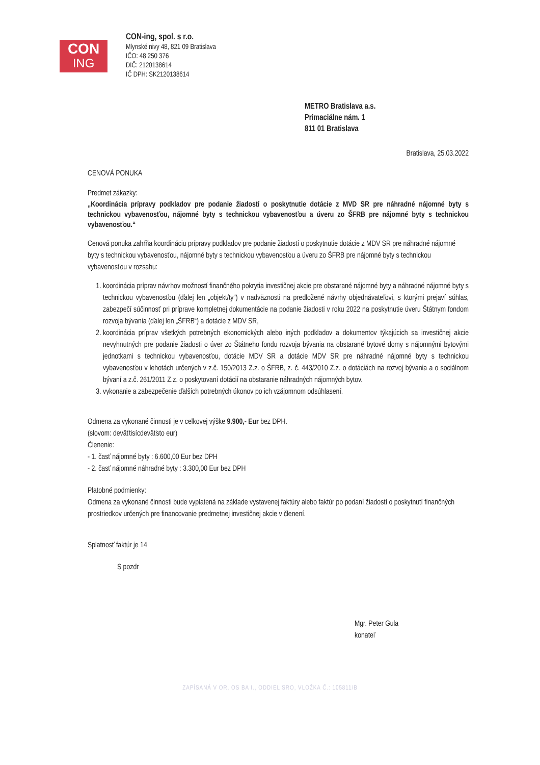CON
ING
CON-ing, spol. s r.o.
Mlynské nivy 48, 821 09 Bratislava
IČO: 48 250 376
DIČ: 2120138614
IČ DPH: SK2120138614
METRO Bratislava a.s.
Primaciálne nám. 1
811 01 Bratislava
Bratislava, 25.03.2022
CENOVÁ PONUKA
Predmet zákazky:
„Koordinácia prípravy podkladov pre podanie žiadostí o poskytnutie dotácie z MVD SR pre náhradné nájomné byty s technickou vybavenosťou, nájomné byty s technickou vybavenosťou a úveru zo ŠFRB pre nájomné byty s technickou vybavenosťou.“
Cenová ponuka zahŕňa koordináciu prípravy podkladov pre podanie žiadostí o poskytnutie dotácie z MDV SR pre náhradné nájomné byty s technickou vybavenosťou, nájomné byty s technickou vybavenosťou a úveru zo ŠFRB pre nájomné byty s technickou vybavenosťou v rozsahu:
1. koordinácia príprav návrhov možností finančného pokrytia investičnej akcie pre obstarané nájomné byty a náhradné nájomné byty s technickou vybavenosťou (ďalej len „objekt/ty“) v nadväznosti na predložené návrhy objednávateľovi, s ktorými prejaví súhlas, zabezpečí súčinnosť pri príprave kompletnej dokumentácie na podanie žiadosti v roku 2022 na poskytnutie úveru Štátnym fondom rozvoja bývania (ďalej len „ŠFRB“) a dotácie z MDV SR,
2. koordinácia príprav všetkých potrebných ekonomických alebo iných podkladov a dokumentov týkajúcich sa investičnej akcie nevyhnutných pre podanie žiadosti o úver zo Štátneho fondu rozvoja bývania na obstarané bytové domy s nájomnými bytovými jednotkami s technickou vybavenosťou, dotácie MDV SR a dotácie MDV SR pre náhradné nájomné byty s technickou vybavenosťou v lehotách určených v z.č. 150/2013 Z.z. o ŠFRB, z. č. 443/2010 Z.z. o dotáciách na rozvoj bývania a o sociálnom bývaní a z.č. 261/2011 Z.z. o poskytovaní dotácií na obstaranie náhradných nájomných bytov.
3. vykonanie a zabezpečenie ďalších potrebných úkonov po ich vzájomnom odsúhlasení.
Odmena za vykonané činnosti je v celkovej výške 9.900,- Eur bez DPH.
(slovom: deväťtisícdeväťsto eur)
Členenie:
- 1. časť nájomné byty : 6.600,00 Eur bez DPH
- 2. časť nájomné náhradné byty : 3.300,00 Eur bez DPH
Platobné podmienky:
Odmena za vykonané činnosti bude vyplatená na základe vystavenej faktúry alebo faktúr po podaní žiadostí o poskytnutí finančných prostriedkov určených pre financovanie predmetnej investičnej akcie v členení.
Splatnosť faktúr je 14
S pozdr
Mgr. Peter Gula
konateľ
ZAPÍSANÁ V OR, OS BA I., ODDIEL SRO, VLOŽKA Č.: 105811/B